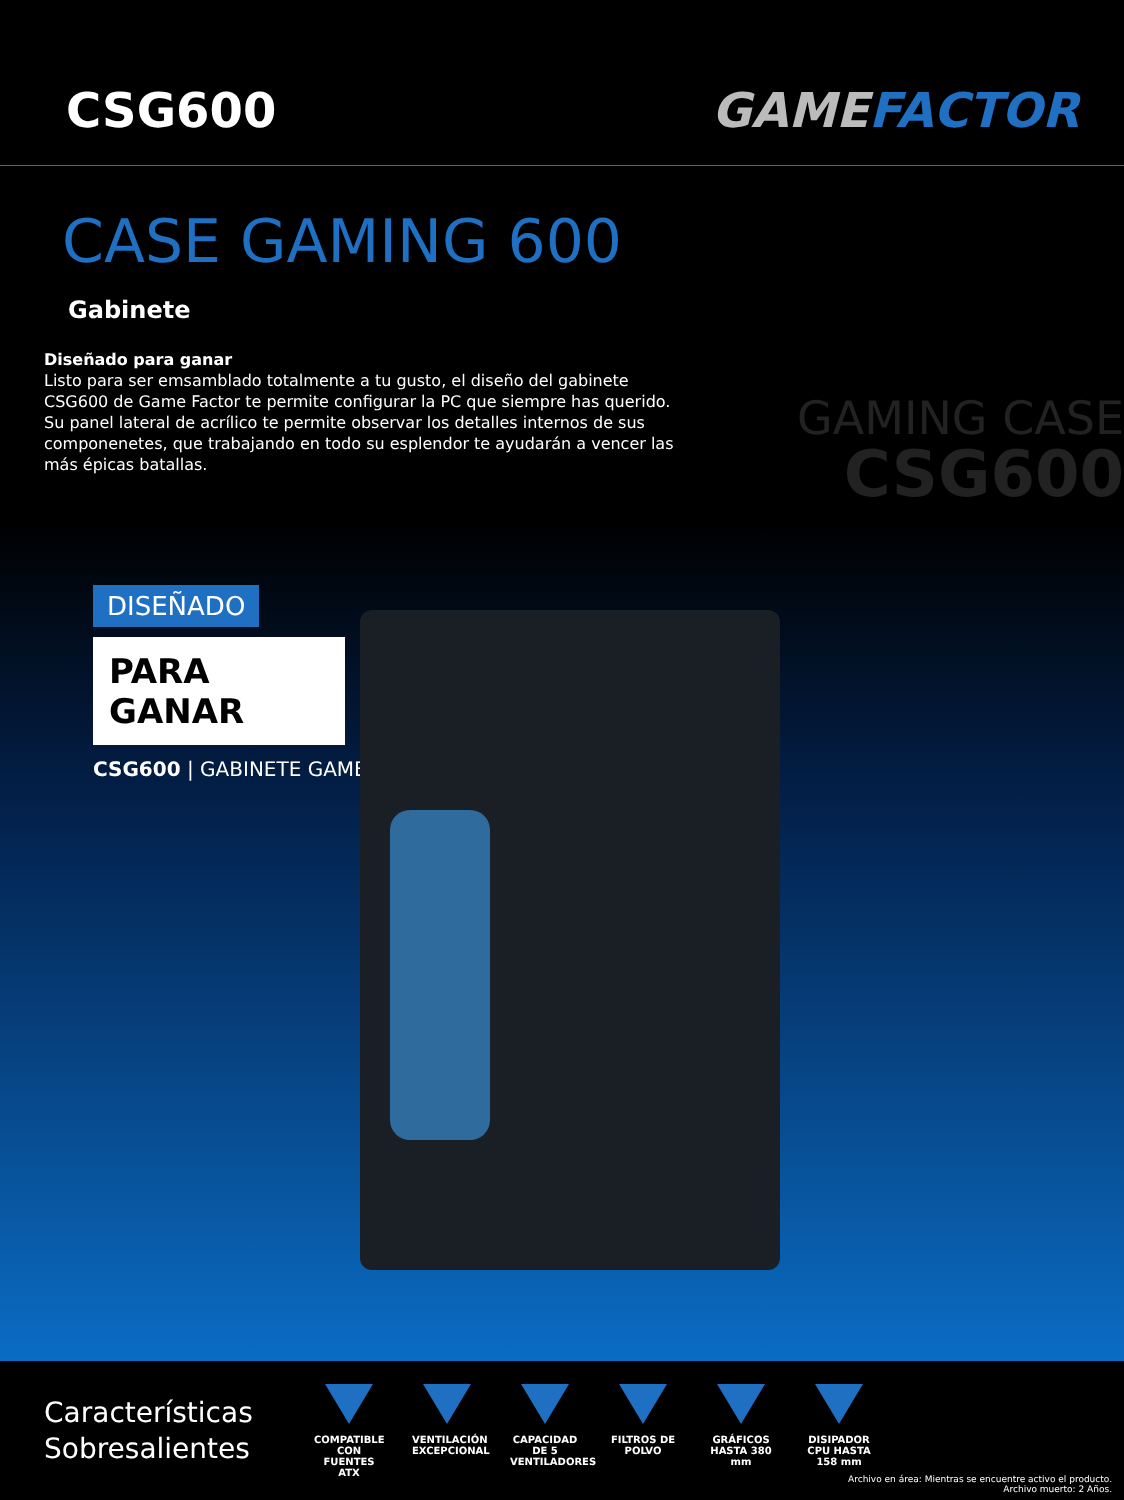CSG600 GAMEFACTOR
CASE GAMING 600
Gabinete
Diseñado para ganar
Listo para ser emsamblado totalmente a tu gusto, el diseño del gabinete CSG600 de Game Factor te permite configurar la PC que siempre has querido. Su panel lateral de acrílico te permite observar los detalles internos de sus componenetes, que trabajando en todo su esplendor te ayudarán a vencer las más épicas batallas.
GAMING CASE
CSG600
DISEÑADO
PARA GANAR
CSG600 | GABINETE GAMER
Características Sobresalientes
COMPATIBLE CON FUENTES ATX
VENTILACIÓN EXCEPCIONAL
CAPACIDAD DE 5 VENTILADORES
FILTROS DE POLVO
GRÁFICOS HASTA 380 mm
DISIPADOR CPU HASTA 158 mm
Archivo en área: Mientras se encuentre activo el producto.
Archivo muerto: 2 Años.